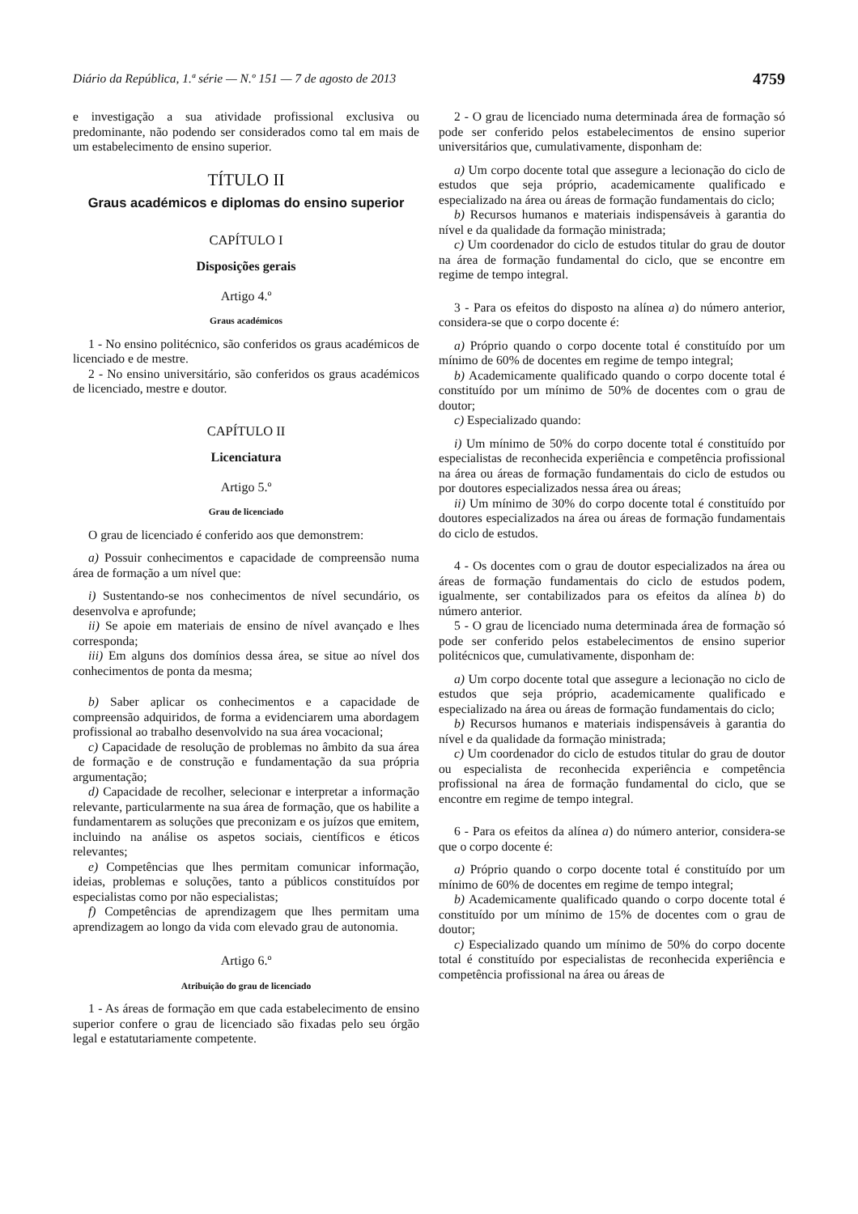Diário da República, 1.ª série — N.º 151 — 7 de agosto de 2013 4759
e investigação a sua atividade profissional exclusiva ou predominante, não podendo ser considerados como tal em mais de um estabelecimento de ensino superior.
TÍTULO II
Graus académicos e diplomas do ensino superior
CAPÍTULO I
Disposições gerais
Artigo 4.º
Graus académicos
1 - No ensino politécnico, são conferidos os graus académicos de licenciado e de mestre.
2 - No ensino universitário, são conferidos os graus académicos de licenciado, mestre e doutor.
CAPÍTULO II
Licenciatura
Artigo 5.º
Grau de licenciado
O grau de licenciado é conferido aos que demonstrem:
a) Possuir conhecimentos e capacidade de compreensão numa área de formação a um nível que:
i) Sustentando-se nos conhecimentos de nível secundário, os desenvolva e aprofunde;
ii) Se apoie em materiais de ensino de nível avançado e lhes corresponda;
iii) Em alguns dos domínios dessa área, se situe ao nível dos conhecimentos de ponta da mesma;
b) Saber aplicar os conhecimentos e a capacidade de compreensão adquiridos, de forma a evidenciarem uma abordagem profissional ao trabalho desenvolvido na sua área vocacional;
c) Capacidade de resolução de problemas no âmbito da sua área de formação e de construção e fundamentação da sua própria argumentação;
d) Capacidade de recolher, selecionar e interpretar a informação relevante, particularmente na sua área de formação, que os habilite a fundamentarem as soluções que preconizam e os juízos que emitem, incluindo na análise os aspetos sociais, científicos e éticos relevantes;
e) Competências que lhes permitam comunicar informação, ideias, problemas e soluções, tanto a públicos constituídos por especialistas como por não especialistas;
f) Competências de aprendizagem que lhes permitam uma aprendizagem ao longo da vida com elevado grau de autonomia.
Artigo 6.º
Atribuição do grau de licenciado
1 - As áreas de formação em que cada estabelecimento de ensino superior confere o grau de licenciado são fixadas pelo seu órgão legal e estatutariamente competente.
2 - O grau de licenciado numa determinada área de formação só pode ser conferido pelos estabelecimentos de ensino superior universitários que, cumulativamente, disponham de:
a) Um corpo docente total que assegure a lecionação do ciclo de estudos que seja próprio, academicamente qualificado e especializado na área ou áreas de formação fundamentais do ciclo;
b) Recursos humanos e materiais indispensáveis à garantia do nível e da qualidade da formação ministrada;
c) Um coordenador do ciclo de estudos titular do grau de doutor na área de formação fundamental do ciclo, que se encontre em regime de tempo integral.
3 - Para os efeitos do disposto na alínea a) do número anterior, considera-se que o corpo docente é:
a) Próprio quando o corpo docente total é constituído por um mínimo de 60% de docentes em regime de tempo integral;
b) Academicamente qualificado quando o corpo docente total é constituído por um mínimo de 50% de docentes com o grau de doutor;
c) Especializado quando:
i) Um mínimo de 50% do corpo docente total é constituído por especialistas de reconhecida experiência e competência profissional na área ou áreas de formação fundamentais do ciclo de estudos ou por doutores especializados nessa área ou áreas;
ii) Um mínimo de 30% do corpo docente total é constituído por doutores especializados na área ou áreas de formação fundamentais do ciclo de estudos.
4 - Os docentes com o grau de doutor especializados na área ou áreas de formação fundamentais do ciclo de estudos podem, igualmente, ser contabilizados para os efeitos da alínea b) do número anterior.
5 - O grau de licenciado numa determinada área de formação só pode ser conferido pelos estabelecimentos de ensino superior politécnicos que, cumulativamente, disponham de:
a) Um corpo docente total que assegure a lecionação no ciclo de estudos que seja próprio, academicamente qualificado e especializado na área ou áreas de formação fundamentais do ciclo;
b) Recursos humanos e materiais indispensáveis à garantia do nível e da qualidade da formação ministrada;
c) Um coordenador do ciclo de estudos titular do grau de doutor ou especialista de reconhecida experiência e competência profissional na área de formação fundamental do ciclo, que se encontre em regime de tempo integral.
6 - Para os efeitos da alínea a) do número anterior, considera-se que o corpo docente é:
a) Próprio quando o corpo docente total é constituído por um mínimo de 60% de docentes em regime de tempo integral;
b) Academicamente qualificado quando o corpo docente total é constituído por um mínimo de 15% de docentes com o grau de doutor;
c) Especializado quando um mínimo de 50% do corpo docente total é constituído por especialistas de reconhecida experiência e competência profissional na área ou áreas de